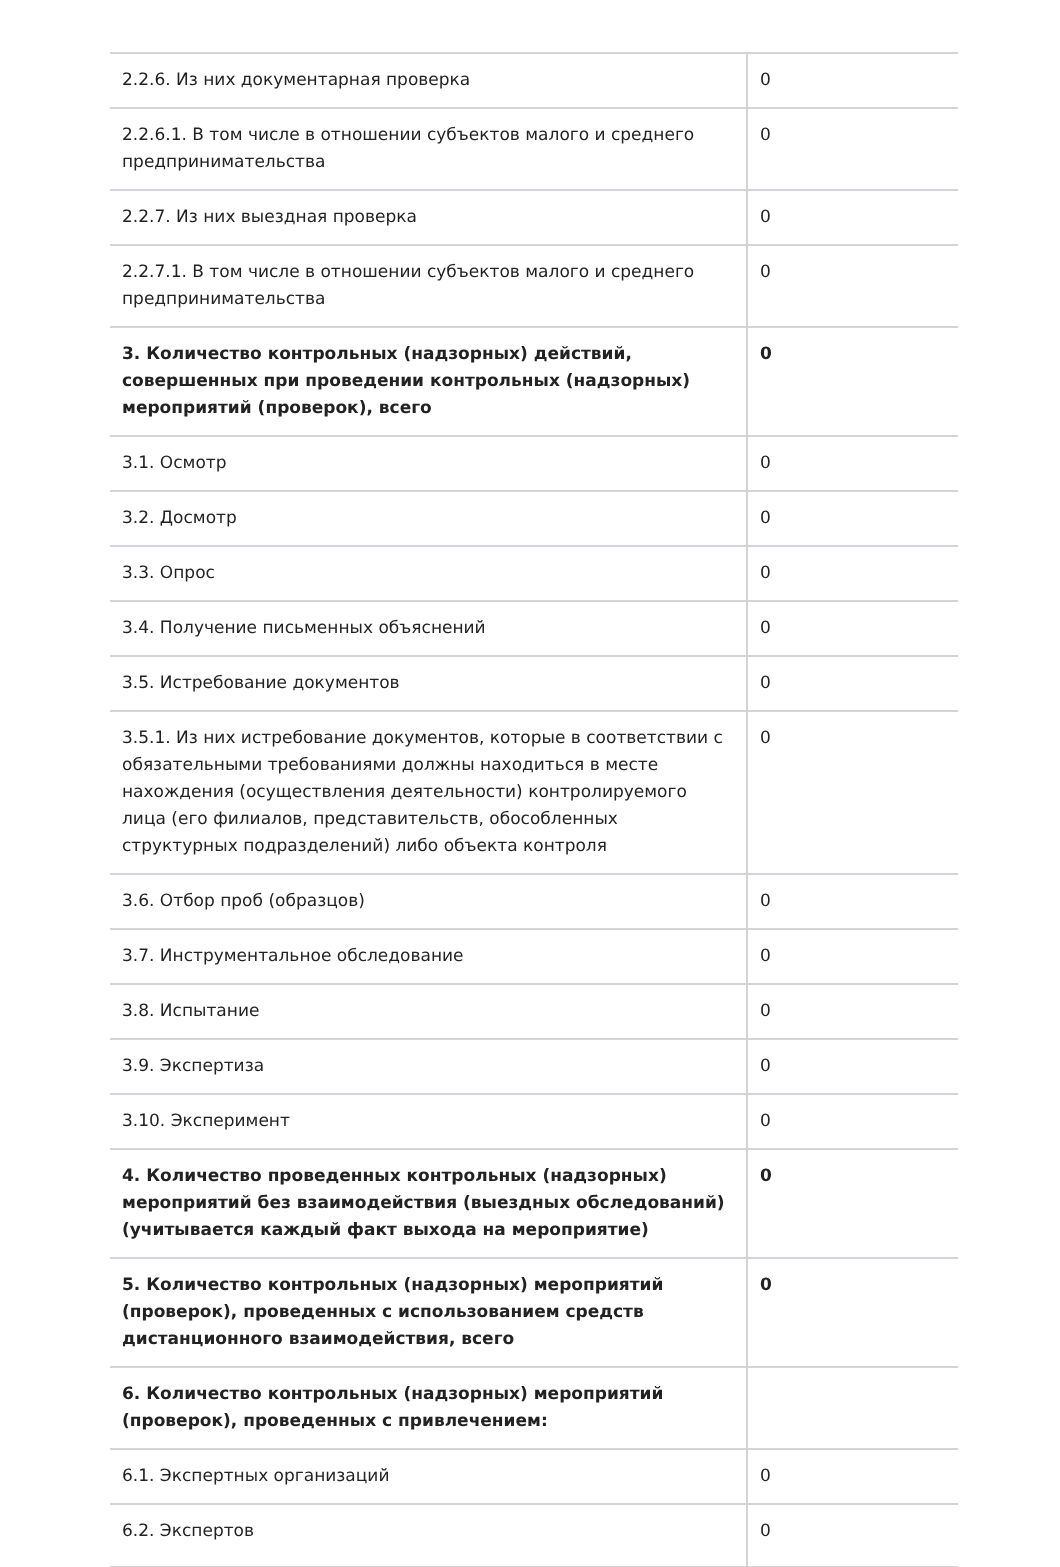| 2.2.6. Из них документарная проверка | 0 |
| 2.2.6.1. В том числе в отношении субъектов малого и среднего предпринимательства | 0 |
| 2.2.7. Из них выездная проверка | 0 |
| 2.2.7.1. В том числе в отношении субъектов малого и среднего предпринимательства | 0 |
| 3. Количество контрольных (надзорных) действий, совершенных при проведении контрольных (надзорных) мероприятий (проверок), всего | 0 |
| 3.1. Осмотр | 0 |
| 3.2. Досмотр | 0 |
| 3.3. Опрос | 0 |
| 3.4. Получение письменных объяснений | 0 |
| 3.5. Истребование документов | 0 |
| 3.5.1. Из них истребование документов, которые в соответствии с обязательными требованиями должны находиться в месте нахождения (осуществления деятельности) контролируемого лица (его филиалов, представительств, обособленных структурных подразделений) либо объекта контроля | 0 |
| 3.6. Отбор проб (образцов) | 0 |
| 3.7. Инструментальное обследование | 0 |
| 3.8. Испытание | 0 |
| 3.9. Экспертиза | 0 |
| 3.10. Эксперимент | 0 |
| 4. Количество проведенных контрольных (надзорных) мероприятий без взаимодействия (выездных обследований) (учитывается каждый факт выхода на мероприятие) | 0 |
| 5. Количество контрольных (надзорных) мероприятий (проверок), проведенных с использованием средств дистанционного взаимодействия, всего | 0 |
| 6. Количество контрольных (надзорных) мероприятий (проверок), проведенных с привлечением: | |
| 6.1. Экспертных организаций | 0 |
| 6.2. Экспертов | 0 |